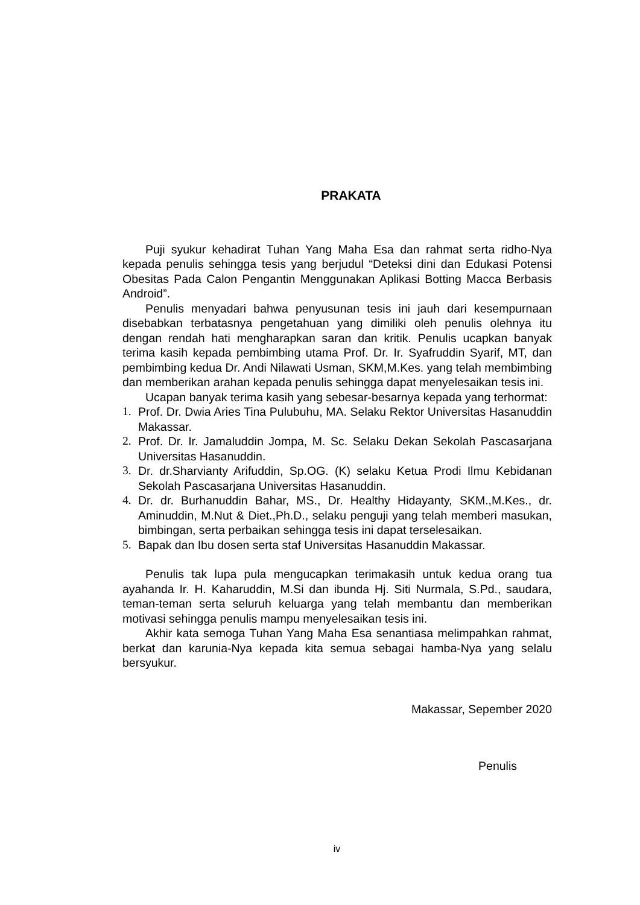PRAKATA
Puji syukur kehadirat Tuhan Yang Maha Esa dan rahmat serta ridho-Nya kepada penulis sehingga tesis yang berjudul “Deteksi dini dan Edukasi Potensi Obesitas Pada Calon Pengantin Menggunakan Aplikasi Botting Macca Berbasis Android”.
Penulis menyadari bahwa penyusunan tesis ini jauh dari kesempurnaan disebabkan terbatasnya pengetahuan yang dimiliki oleh penulis olehnya itu dengan rendah hati mengharapkan saran dan kritik. Penulis ucapkan banyak terima kasih kepada pembimbing utama Prof. Dr. Ir. Syafruddin Syarif, MT, dan pembimbing kedua Dr. Andi Nilawati Usman, SKM,M.Kes. yang telah membimbing dan memberikan arahan kepada penulis sehingga dapat menyelesaikan tesis ini.
Ucapan banyak terima kasih yang sebesar-besarnya kepada yang terhormat:
1. Prof. Dr. Dwia Aries Tina Pulubuhu, MA. Selaku Rektor Universitas Hasanuddin Makassar.
2. Prof. Dr. Ir. Jamaluddin Jompa, M. Sc. Selaku Dekan Sekolah Pascasarjana Universitas Hasanuddin.
3. Dr. dr.Sharvianty Arifuddin, Sp.OG. (K) selaku Ketua Prodi Ilmu Kebidanan Sekolah Pascasarjana Universitas Hasanuddin.
4. Dr. dr. Burhanuddin Bahar, MS., Dr. Healthy Hidayanty, SKM.,M.Kes., dr. Aminuddin, M.Nut & Diet.,Ph.D., selaku penguji yang telah memberi masukan, bimbingan, serta perbaikan sehingga tesis ini dapat terselesaikan.
5. Bapak dan Ibu dosen serta staf Universitas Hasanuddin Makassar.
Penulis tak lupa pula mengucapkan terimakasih untuk kedua orang tua ayahanda Ir. H. Kaharuddin, M.Si dan ibunda Hj. Siti Nurmala, S.Pd., saudara, teman-teman serta seluruh keluarga yang telah membantu dan memberikan motivasi sehingga penulis mampu menyelesaikan tesis ini.
Akhir kata semoga Tuhan Yang Maha Esa senantiasa melimpahkan rahmat, berkat dan karunia-Nya kepada kita semua sebagai hamba-Nya yang selalu bersyukur.
Makassar, Sepember 2020
Penulis
iv